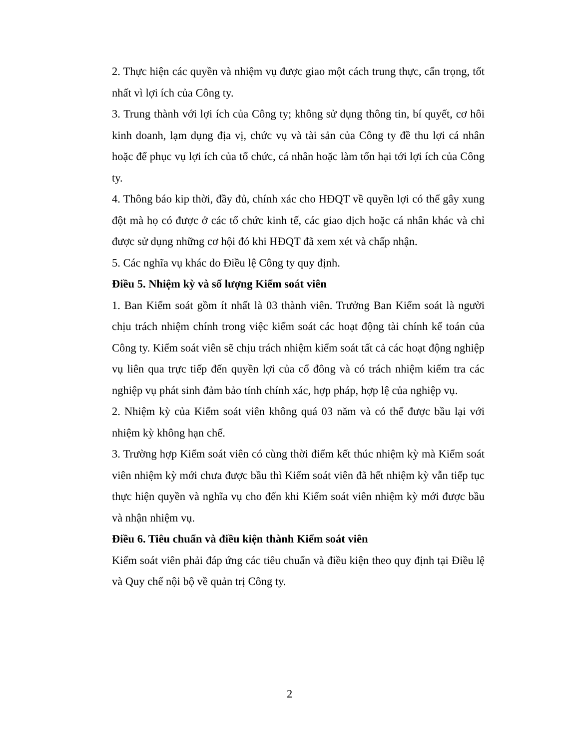2. Thực hiện các quyền và nhiệm vụ được giao một cách trung thực, cẩn trọng, tốt nhất vì lợi ích của Công ty.
3. Trung thành với lợi ích của Công ty; không sử dụng thông tin, bí quyết, cơ hôi kinh doanh, lạm dụng địa vị, chức vụ và tài sản của Công ty đề thu lợi cá nhân hoặc để phục vụ lợi ích của tổ chức, cá nhân hoặc làm tổn hại tới lợi ích của Công ty.
4. Thông báo kip thời, đầy đủ, chính xác cho HĐQT về quyền lợi có thể gây xung đột mà họ có được ở các tổ chức kinh tế, các giao dịch hoặc cá nhân khác và chỉ được sử dụng những cơ hội đó khi HĐQT đã xem xét và chấp nhận.
5. Các nghĩa vụ khác do Điều lệ Công ty quy định.
Điều 5. Nhiệm kỳ và số lượng Kiểm soát viên
1. Ban Kiểm soát gồm ít nhất là 03 thành viên. Trưởng Ban Kiểm soát là người chịu trách nhiệm chính trong việc kiểm soát các hoạt động tài chính kế toán của Công ty. Kiểm soát viên sẽ chịu trách nhiệm kiểm soát tất cả các hoạt động nghiệp vụ liên qua trực tiếp đến quyền lợi của cổ đông và có trách nhiệm kiểm tra các nghiệp vụ phát sinh đảm bảo tính chính xác, hợp pháp, hợp lệ của nghiệp vụ.
2. Nhiệm kỳ của Kiểm soát viên không quá 03 năm và có thể được bầu lại với nhiệm kỳ không hạn chế.
3. Trường hợp Kiểm soát viên có cùng thời điểm kết thúc nhiệm kỳ mà Kiểm soát viên nhiệm kỳ mới chưa được bầu thì Kiểm soát viên đã hết nhiệm kỳ vẫn tiếp tục thực hiện quyền và nghĩa vụ cho đến khi Kiểm soát viên nhiệm kỳ mới được bầu và nhận nhiệm vụ.
Điều 6. Tiêu chuẩn và điều kiện thành Kiểm soát viên
Kiểm soát viên phải đáp ứng các tiêu chuẩn và điều kiện theo quy định tại Điều lệ và Quy chế nội bộ về quản trị Công ty.
2